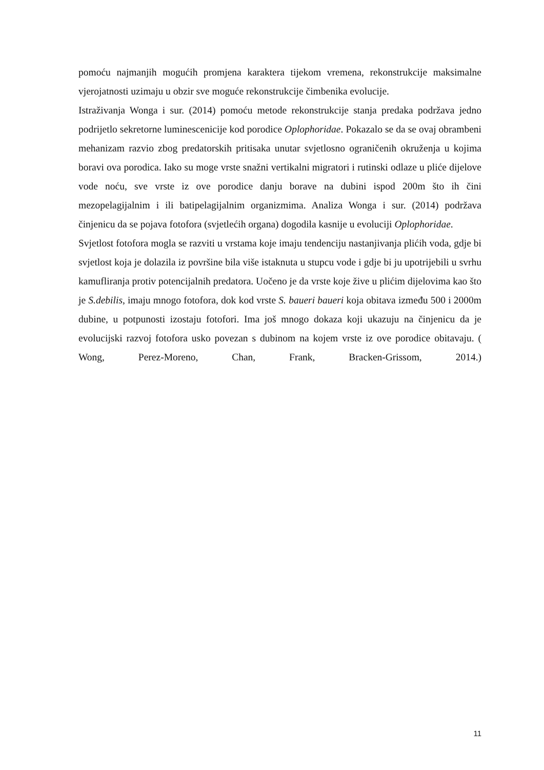pomoću najmanjih mogućih promjena karaktera tijekom vremena, rekonstrukcije maksimalne vjerojatnosti uzimaju u obzir sve moguće rekonstrukcije čimbenika evolucije.
Istraživanja Wonga i sur. (2014) pomoću metode rekonstrukcije stanja predaka podržava jedno podrijetlo sekretorne luminescenicije kod porodice Oplophoridae. Pokazalo se da se ovaj obrambeni mehanizam razvio zbog predatorskih pritisaka unutar svjetlosno ograničenih okruženja u kojima boravi ova porodica. Iako su moge vrste snažni vertikalni migratori i rutinski odlaze u pliće dijelove vode noću, sve vrste iz ove porodice danju borave na dubini ispod 200m što ih čini mezopelagijalnim i ili batipelagijalnim organizmima. Analiza Wonga i sur. (2014) podržava činjenicu da se pojava fotofora (svjetlećih organa) dogodila kasnije u evoluciji Oplophoridae.
Svjetlost fotofora mogla se razviti u vrstama koje imaju tendenciju nastanjivanja plićih voda, gdje bi svjetlost koja je dolazila iz površine bila više istaknuta u stupcu vode i gdje bi ju upotrijebili u svrhu kamufliranja protiv potencijalnih predatora. Uočeno je da vrste koje žive u plićim dijelovima kao što je S.debilis, imaju mnogo fotofora, dok kod vrste S. baueri baueri koja obitava između 500 i 2000m dubine, u potpunosti izostaju fotofori. Ima još mnogo dokaza koji ukazuju na činjenicu da je evolucijski razvoj fotofora usko povezan s dubinom na kojem vrste iz ove porodice obitavaju. ( Wong, Perez-Moreno, Chan, Frank, Bracken-Grissom, 2014.)
11